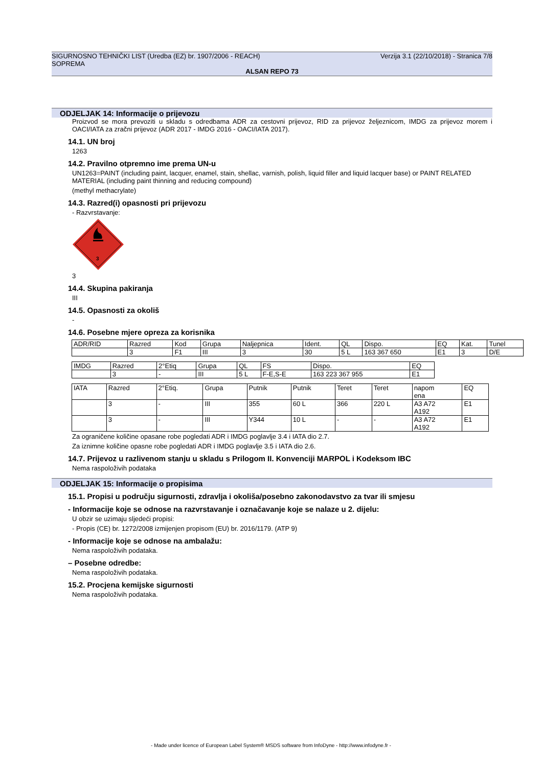SIGURNOSNO TEHNIČKI LIST (Uredba (EZ) br. 1907/2006 - REACH) Verzija 3.1 (22/10/2018) - Stranica 7/8
SOPREMA
ALSAN REPO 73
ODJELJAK 14: Informacije o prijevozu
Proizvod se mora prevoziti u skladu s odredbama ADR za cestovni prijevoz, RID za prijevoz željeznicom, IMDG za prijevoz morem i OACI/IATA za zračni prijevoz (ADR 2017 - IMDG 2016 - OACI/IATA 2017).
14.1. UN broj
1263
14.2. Pravilno otpremno ime prema UN-u
UN1263=PAINT (including paint, lacquer, enamel, stain, shellac, varnish, polish, liquid filler and liquid lacquer base) or PAINT RELATED MATERIAL (including paint thinning and reducing compound)
(methyl methacrylate)
14.3. Razred(i) opasnosti pri prijevozu
- Razvrstavanje:
3
3
14.4. Skupina pakiranja
III
14.5. Opasnosti za okoliš
-
14.6. Posebne mjere opreza za korisnika
| ADR/RID | Razred | Kod | Grupa | Naljepnica | Ident. | QL | Dispo. | EQ | Kat. | Tunel |
| | 3 | F1 | III | 3 | 30 | 5 L | 163 367 650 | E1 | 3 | D/E |
| IMDG | Razred | 2°Etiq | Grupa | QL | FS | Dispo. | EQ |
| | 3 | - | III | 5 L | F-E,S-E | 163 223 367 955 | E1 |
| IATA | Razred | 2°Etiq. | Grupa | Putnik | Putnik | Teret | Teret | napom ena | EQ |
| | 3 | - | III | 355 | 60 L | 366 | 220 L | A3 A72 A192 | E1 |
| | 3 | - | III | Y344 | 10 L | - | - | A3 A72 A192 | E1 |
Za ograničene količine opasane robe pogledati ADR i IMDG poglavlje 3.4 i IATA dio 2.7.
Za iznimne količine opasne robe pogledati ADR i IMDG poglavlje 3.5 i IATA dio 2.6.
14.7. Prijevoz u razlivenom stanju u skladu s Prilogom II. Konvenciji MARPOL i Kodeksom IBC
Nema raspoloživih podataka
ODJELJAK 15: Informacije o propisima
15.1. Propisi u području sigurnosti, zdravlja i okoliša/posebno zakonodavstvo za tvar ili smjesu
- Informacije koje se odnose na razvrstavanje i označavanje koje se nalaze u 2. dijelu:
U obzir se uzimaju sljedeći propisi:
- Propis (CE) br. 1272/2008 izmijenjen propisom (EU) br. 2016/1179. (ATP 9)
- Informacije koje se odnose na ambalažu:
Nema raspoloživih podataka.
– Posebne odredbe:
Nema raspoloživih podataka.
15.2. Procjena kemijske sigurnosti
Nema raspoloživih podataka.
- Made under licence of European Label System® MSDS software from InfoDyne - http://www.infodyne.fr -